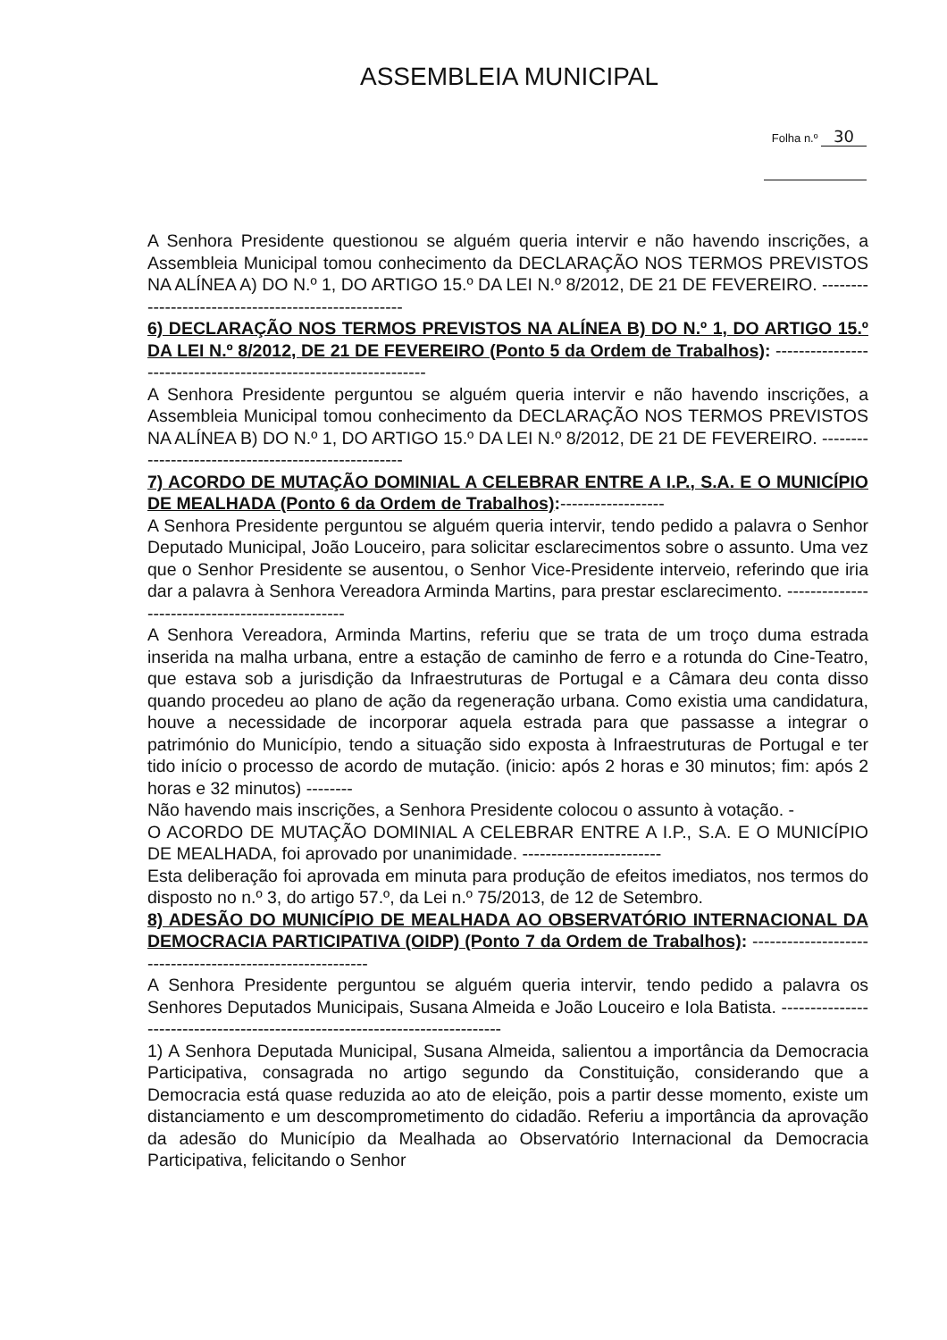ASSEMBLEIA MUNICIPAL
Folha n.º 30
A Senhora Presidente questionou se alguém queria intervir e não havendo inscrições, a Assembleia Municipal tomou conhecimento da DECLARAÇÃO NOS TERMOS PREVISTOS NA ALÍNEA A) DO N.º 1, DO ARTIGO 15.º DA LEI N.º 8/2012, DE 21 DE FEVEREIRO. ----------------------------------------------------
6) DECLARAÇÃO NOS TERMOS PREVISTOS NA ALÍNEA B) DO N.º 1, DO ARTIGO 15.º DA LEI N.º 8/2012, DE 21 DE FEVEREIRO (Ponto 5 da Ordem de Trabalhos): ----------------------------------------------------------------
A Senhora Presidente perguntou se alguém queria intervir e não havendo inscrições, a Assembleia Municipal tomou conhecimento da DECLARAÇÃO NOS TERMOS PREVISTOS NA ALÍNEA B) DO N.º 1, DO ARTIGO 15.º DA LEI N.º 8/2012, DE 21 DE FEVEREIRO. ----------------------------------------------------
7) ACORDO DE MUTAÇÃO DOMINIAL A CELEBRAR ENTRE A I.P., S.A. E O MUNICÍPIO DE MEALHADA (Ponto 6 da Ordem de Trabalhos):------------------
A Senhora Presidente perguntou se alguém queria intervir, tendo pedido a palavra o Senhor Deputado Municipal, João Louceiro, para solicitar esclarecimentos sobre o assunto. Uma vez que o Senhor Presidente se ausentou, o Senhor Vice-Presidente interveio, referindo que iria dar a palavra à Senhora Vereadora Arminda Martins, para prestar esclarecimento. ------------------------------------------------
A Senhora Vereadora, Arminda Martins, referiu que se trata de um troço duma estrada inserida na malha urbana, entre a estação de caminho de ferro e a rotunda do Cine-Teatro, que estava sob a jurisdição da Infraestruturas de Portugal e a Câmara deu conta disso quando procedeu ao plano de ação da regeneração urbana. Como existia uma candidatura, houve a necessidade de incorporar aquela estrada para que passasse a integrar o património do Município, tendo a situação sido exposta à Infraestruturas de Portugal e ter tido início o processo de acordo de mutação. (inicio: após 2 horas e 30 minutos; fim: após 2 horas e 32 minutos) --------
Não havendo mais inscrições, a Senhora Presidente colocou o assunto à votação. -
O ACORDO DE MUTAÇÃO DOMINIAL A CELEBRAR ENTRE A I.P., S.A. E O MUNICÍPIO DE MEALHADA, foi aprovado por unanimidade. ------------------------
Esta deliberação foi aprovada em minuta para produção de efeitos imediatos, nos termos do disposto no n.º 3, do artigo 57.º, da Lei n.º 75/2013, de 12 de Setembro.
8) ADESÃO DO MUNICÍPIO DE MEALHADA AO OBSERVATÓRIO INTERNACIONAL DA DEMOCRACIA PARTICIPATIVA (OIDP) (Ponto 7 da Ordem de Trabalhos): ----------------------------------------------------------
A Senhora Presidente perguntou se alguém queria intervir, tendo pedido a palavra os Senhores Deputados Municipais, Susana Almeida e João Louceiro e Iola Batista. ----------------------------------------------------------------------------
1) A Senhora Deputada Municipal, Susana Almeida, salientou a importância da Democracia Participativa, consagrada no artigo segundo da Constituição, considerando que a Democracia está quase reduzida ao ato de eleição, pois a partir desse momento, existe um distanciamento e um descomprometimento do cidadão. Referiu a importância da aprovação da adesão do Município da Mealhada ao Observatório Internacional da Democracia Participativa, felicitando o Senhor